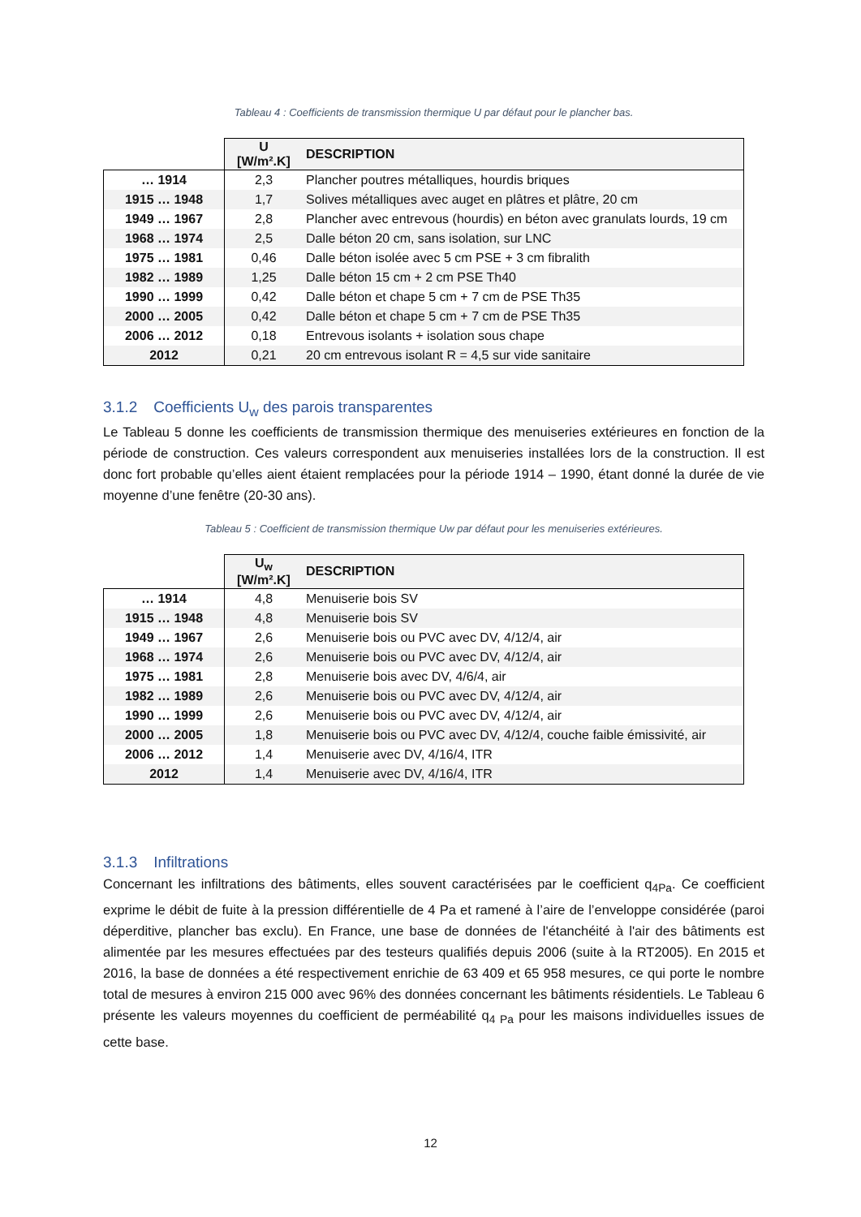Tableau 4 : Coefficients de transmission thermique U par défaut pour le plancher bas.
| | U [W/m².K] | DESCRIPTION |
| --- | --- | --- |
| … 1914 | 2,3 | Plancher poutres métalliques, hourdis briques |
| 1915 … 1948 | 1,7 | Solives métalliques avec auget en plâtres et plâtre, 20 cm |
| 1949 … 1967 | 2,8 | Plancher avec entrevous (hourdis) en béton avec granulats lourds, 19 cm |
| 1968 … 1974 | 2,5 | Dalle béton 20 cm, sans isolation, sur LNC |
| 1975 … 1981 | 0,46 | Dalle béton isolée avec 5 cm PSE + 3 cm fibralith |
| 1982 … 1989 | 1,25 | Dalle béton 15 cm + 2 cm PSE Th40 |
| 1990 … 1999 | 0,42 | Dalle béton et chape 5 cm + 7 cm de PSE Th35 |
| 2000 … 2005 | 0,42 | Dalle béton et chape 5 cm + 7 cm de PSE Th35 |
| 2006 … 2012 | 0,18 | Entrevous isolants + isolation sous chape |
| 2012 | 0,21 | 20 cm entrevous isolant R = 4,5 sur vide sanitaire |
3.1.2 Coefficients U<sub>w</sub> des parois transparentes
Le Tableau 5 donne les coefficients de transmission thermique des menuiseries extérieures en fonction de la période de construction. Ces valeurs correspondent aux menuiseries installées lors de la construction. Il est donc fort probable qu’elles aient étaient remplacées pour la période 1914 – 1990, étant donné la durée de vie moyenne d’une fenêtre (20-30 ans).
Tableau 5 : Coefficient de transmission thermique Uw par défaut pour les menuiseries extérieures.
| | U<sub>w</sub> [W/m².K] | DESCRIPTION |
| --- | --- | --- |
| … 1914 | 4,8 | Menuiserie bois SV |
| 1915 … 1948 | 4,8 | Menuiserie bois SV |
| 1949 … 1967 | 2,6 | Menuiserie bois ou PVC avec DV, 4/12/4, air |
| 1968 … 1974 | 2,6 | Menuiserie bois ou PVC avec DV, 4/12/4, air |
| 1975 … 1981 | 2,8 | Menuiserie bois avec DV, 4/6/4, air |
| 1982 … 1989 | 2,6 | Menuiserie bois ou PVC avec DV, 4/12/4, air |
| 1990 … 1999 | 2,6 | Menuiserie bois ou PVC avec DV, 4/12/4, air |
| 2000 … 2005 | 1,8 | Menuiserie bois ou PVC avec DV, 4/12/4, couche faible émissivité, air |
| 2006 … 2012 | 1,4 | Menuiserie avec DV, 4/16/4, ITR |
| 2012 | 1,4 | Menuiserie avec DV, 4/16/4, ITR |
3.1.3 Infiltrations
Concernant les infiltrations des bâtiments, elles souvent caractérisées par le coefficient q<sub>4Pa</sub>. Ce coefficient exprime le débit de fuite à la pression différentielle de 4 Pa et ramené à l’aire de l’enveloppe considérée (paroi déperditive, plancher bas exclu). En France, une base de données de l'étanchéité à l'air des bâtiments est alimentée par les mesures effectuées par des testeurs qualifiés depuis 2006 (suite à la RT2005). En 2015 et 2016, la base de données a été respectivement enrichie de 63 409 et 65 958 mesures, ce qui porte le nombre total de mesures à environ 215 000 avec 96% des données concernant les bâtiments résidentiels. Le Tableau 6 présente les valeurs moyennes du coefficient de perméabilité q<sub>4 Pa</sub> pour les maisons individuelles issues de cette base.
12